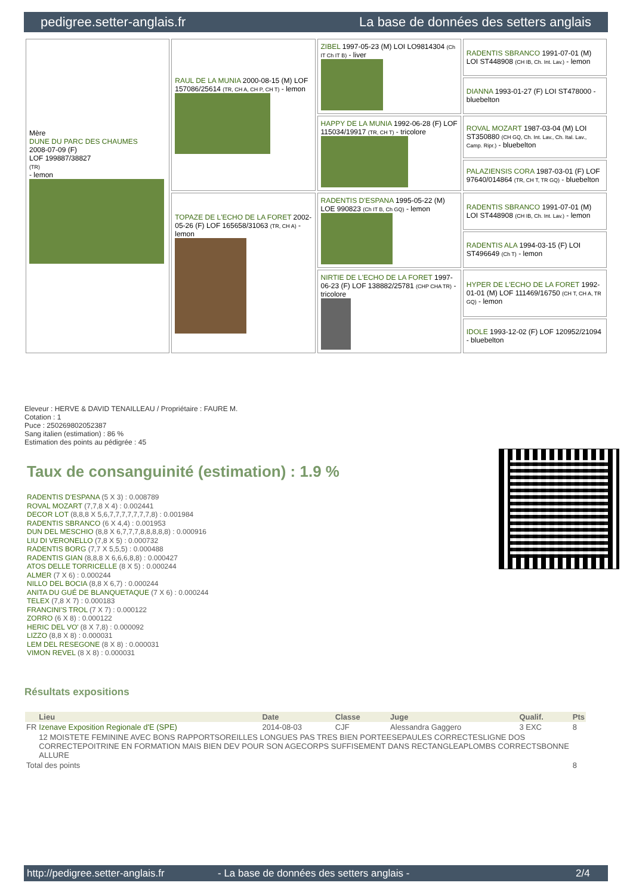pedigree.setter-anglais.fr La base de données des setters anglais
| Mère DUNE DU PARC DES CHAUMES 2008-07-09 (F) LOF 199887/38827 (TR) - lemon | RAUL DE LA MUNIA 2000-08-15 (M) LOF 157086/25614 (TR, CH A, CH P, CH T) - lemon | ZIBEL 1997-05-23 (M) LOI LO9814304 (Ch IT Ch IT B) - liver | RADENTIS SBRANCO 1991-07-01 (M) LOI ST448908 (CH IB, Ch. Int. Lav.) - lemon |
| | | | DIANNA 1993-01-27 (F) LOI ST478000 - bluebelton |
| | | HAPPY DE LA MUNIA 1992-06-28 (F) LOF 115034/19917 (TR, CH T) - tricolore | ROVAL MOZART 1987-03-04 (M) LOI ST350880 (CH GQ, Ch. Int. Lav., Ch. Ital. Lav., Camp. Ripr.) - bluebelton |
| | | | PALAZIENSIS CORA 1987-03-01 (F) LOF 97640/014864 (TR, CH T, TR GQ) - bluebelton |
| | TOPAZE DE L'ECHO DE LA FORET 2002-05-26 (F) LOF 165658/31063 (TR, CH A) - lemon | RADENTIS D'ESPANA 1995-05-22 (M) LOE 990823 (Ch IT B, Ch GQ) - lemon | RADENTIS SBRANCO 1991-07-01 (M) LOI ST448908 (CH IB, Ch. Int. Lav.) - lemon |
| | | | RADENTIS ALA 1994-03-15 (F) LOI ST496649 (Ch T) - lemon |
| | | NIRTIE DE L'ECHO DE LA FORET 1997-06-23 (F) LOF 138882/25781 (CHP CHA TR) - tricolore | HYPER DE L'ECHO DE LA FORET 1992-01-01 (M) LOF 111469/16750 (CH T, CH A, TR GQ) - lemon |
| | | | IDOLE 1993-12-02 (F) LOF 120952/21094 - bluebelton |
Eleveur : HERVE & DAVID TENAILLEAU / Propriétaire : FAURE M.
Cotation : 1
Puce : 250269802052387
Sang italien (estimation) : 86 %
Estimation des points au pédigrée : 45
Taux de consanguinité (estimation) : 1.9 %
RADENTIS D'ESPANA (5 X 3) : 0.008789
ROVAL MOZART (7,7,8 X 4) : 0.002441
DECOR LOT (8,8,8 X 5,6,7,7,7,7,7,7,7,8) : 0.001984
RADENTIS SBRANCO (6 X 4,4) : 0.001953
DUN DEL MESCHIO (8,8 X 6,7,7,7,8,8,8,8,8) : 0.000916
LIU DI VERONELLO (7,8 X 5) : 0.000732
RADENTIS BORG (7,7 X 5,5,5) : 0.000488
RADENTIS GIAN (8,8,8 X 6,6,6,8,8) : 0.000427
ATOS DELLE TORRICELLE (8 X 5) : 0.000244
ALMER (7 X 6) : 0.000244
NILLO DEL BOCIA (8,8 X 6,7) : 0.000244
ANITA DU GUÉ DE BLANQUETAQUE (7 X 6) : 0.000244
TELEX (7,8 X 7) : 0.000183
FRANCINI'S TROL (7 X 7) : 0.000122
ZORRO (6 X 8) : 0.000122
HERIC DEL VO' (8 X 7,8) : 0.000092
LIZZO (8,8 X 8) : 0.000031
LEM DEL RESEGONE (8 X 8) : 0.000031
VIMON REVEL (8 X 8) : 0.000031
Résultats expositions
| | Lieu | Date | Classe | Juge | Qualif. | Pts |
| --- | --- | --- | --- | --- | --- | --- |
| FR | Izenave Exposition Regionale d'E (SPE) | 2014-08-03 | CJF | Alessandra Gaggero | 3 EXC | 8 |
| | 12 MOISTETE FEMININE AVEC BONS RAPPORTSOREILLES LONGUES PAS TRES BIEN PORTEESEPAULES CORRECTESLIGNE DOS CORRECTEPOITRINE EN FORMATION MAIS BIEN DEV POUR SON AGECORPS SUFFISEMENT DANS RECTANGLEAPLOMBS CORRECTSBONNE ALLURE | | | | | |
| Total des points | | | | | | 8 |
http://pedigree.setter-anglais.fr - La base de données des setters anglais - 2/4